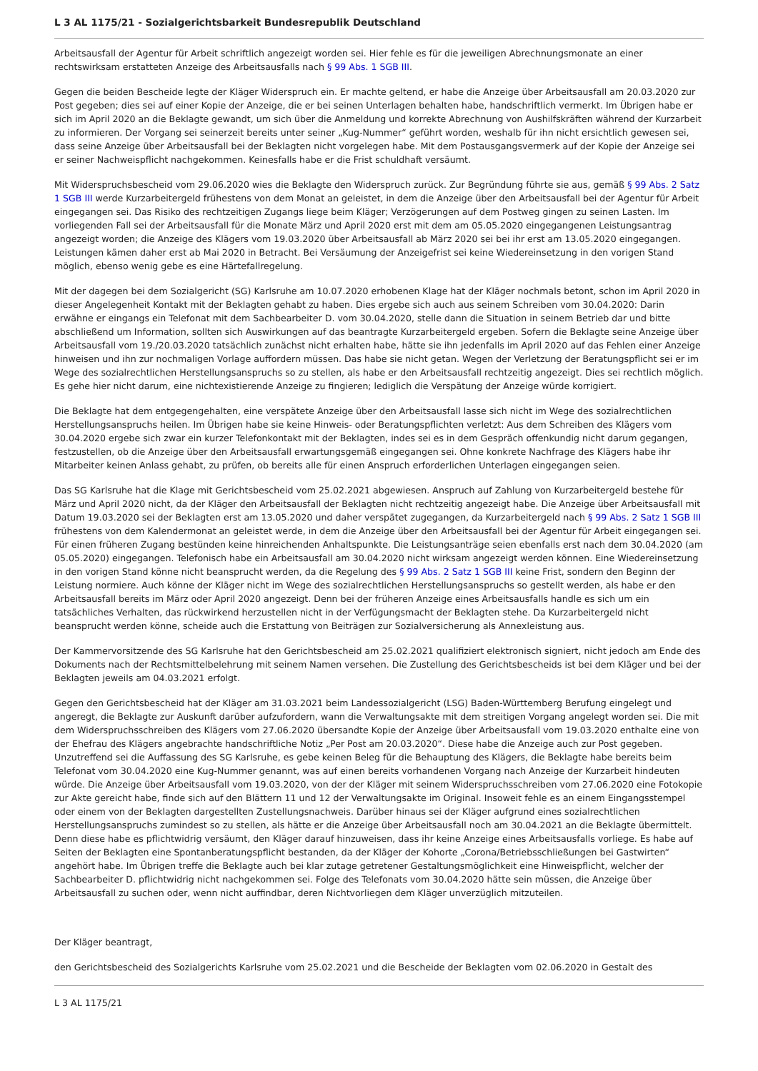L 3 AL 1175/21 - Sozialgerichtsbarkeit Bundesrepublik Deutschland
Arbeitsausfall der Agentur für Arbeit schriftlich angezeigt worden sei. Hier fehle es für die jeweiligen Abrechnungsmonate an einer rechtswirksam erstatteten Anzeige des Arbeitsausfalls nach § 99 Abs. 1 SGB III.
Gegen die beiden Bescheide legte der Kläger Widerspruch ein. Er machte geltend, er habe die Anzeige über Arbeitsausfall am 20.03.2020 zur Post gegeben; dies sei auf einer Kopie der Anzeige, die er bei seinen Unterlagen behalten habe, handschriftlich vermerkt. Im Übrigen habe er sich im April 2020 an die Beklagte gewandt, um sich über die Anmeldung und korrekte Abrechnung von Aushilfskräften während der Kurzarbeit zu informieren. Der Vorgang sei seinerzeit bereits unter seiner „Kug-Nummer“ geführt worden, weshalb für ihn nicht ersichtlich gewesen sei, dass seine Anzeige über Arbeitsausfall bei der Beklagten nicht vorgelegen habe. Mit dem Postausgangsvermerk auf der Kopie der Anzeige sei er seiner Nachweispflicht nachgekommen. Keinesfalls habe er die Frist schuldhaft versäumt.
Mit Widerspruchsbescheid vom 29.06.2020 wies die Beklagte den Widerspruch zurück. Zur Begründung führte sie aus, gemäß § 99 Abs. 2 Satz 1 SGB III werde Kurzarbeitergeld frühestens von dem Monat an geleistet, in dem die Anzeige über den Arbeitsausfall bei der Agentur für Arbeit eingegangen sei. Das Risiko des rechtzeitigen Zugangs liege beim Kläger; Verzögerungen auf dem Postweg gingen zu seinen Lasten. Im vorliegenden Fall sei der Arbeitsausfall für die Monate März und April 2020 erst mit dem am 05.05.2020 eingegangenen Leistungsantrag angezeigt worden; die Anzeige des Klägers vom 19.03.2020 über Arbeitsausfall ab März 2020 sei bei ihr erst am 13.05.2020 eingegangen. Leistungen kämen daher erst ab Mai 2020 in Betracht. Bei Versäumung der Anzeigefrist sei keine Wiedereinsetzung in den vorigen Stand möglich, ebenso wenig gebe es eine Härtefallregelung.
Mit der dagegen bei dem Sozialgericht (SG) Karlsruhe am 10.07.2020 erhobenen Klage hat der Kläger nochmals betont, schon im April 2020 in dieser Angelegenheit Kontakt mit der Beklagten gehabt zu haben. Dies ergebe sich auch aus seinem Schreiben vom 30.04.2020: Darin erwähne er eingangs ein Telefonat mit dem Sachbearbeiter D. vom 30.04.2020, stelle dann die Situation in seinem Betrieb dar und bitte abschließend um Information, sollten sich Auswirkungen auf das beantragte Kurzarbeitergeld ergeben. Sofern die Beklagte seine Anzeige über Arbeitsausfall vom 19./20.03.2020 tatsächlich zunächst nicht erhalten habe, hätte sie ihn jedenfalls im April 2020 auf das Fehlen einer Anzeige hinweisen und ihn zur nochmaligen Vorlage auffordern müssen. Das habe sie nicht getan. Wegen der Verletzung der Beratungspflicht sei er im Wege des sozialrechtlichen Herstellungsanspruchs so zu stellen, als habe er den Arbeitsausfall rechtzeitig angezeigt. Dies sei rechtlich möglich. Es gehe hier nicht darum, eine nichtexistierende Anzeige zu fingieren; lediglich die Verspätung der Anzeige würde korrigiert.
Die Beklagte hat dem entgegengehalten, eine verspätete Anzeige über den Arbeitsausfall lasse sich nicht im Wege des sozialrechtlichen Herstellungsanspruchs heilen. Im Übrigen habe sie keine Hinweis- oder Beratungspflichten verletzt: Aus dem Schreiben des Klägers vom 30.04.2020 ergebe sich zwar ein kurzer Telefonkontakt mit der Beklagten, indes sei es in dem Gespräch offenkundig nicht darum gegangen, festzustellen, ob die Anzeige über den Arbeitsausfall erwartungsgemäß eingegangen sei. Ohne konkrete Nachfrage des Klägers habe ihr Mitarbeiter keinen Anlass gehabt, zu prüfen, ob bereits alle für einen Anspruch erforderlichen Unterlagen eingegangen seien.
Das SG Karlsruhe hat die Klage mit Gerichtsbescheid vom 25.02.2021 abgewiesen. Anspruch auf Zahlung von Kurzarbeitergeld bestehe für März und April 2020 nicht, da der Kläger den Arbeitsausfall der Beklagten nicht rechtzeitig angezeigt habe. Die Anzeige über Arbeitsausfall mit Datum 19.03.2020 sei der Beklagten erst am 13.05.2020 und daher verspätet zugegangen, da Kurzarbeitergeld nach § 99 Abs. 2 Satz 1 SGB III frühestens von dem Kalendermonat an geleistet werde, in dem die Anzeige über den Arbeitsausfall bei der Agentur für Arbeit eingegangen sei. Für einen früheren Zugang bestünden keine hinreichenden Anhaltspunkte. Die Leistungsanträge seien ebenfalls erst nach dem 30.04.2020 (am 05.05.2020) eingegangen. Telefonisch habe ein Arbeitsausfall am 30.04.2020 nicht wirksam angezeigt werden können. Eine Wiedereinsetzung in den vorigen Stand könne nicht beansprucht werden, da die Regelung des § 99 Abs. 2 Satz 1 SGB III keine Frist, sondern den Beginn der Leistung normiere. Auch könne der Kläger nicht im Wege des sozialrechtlichen Herstellungsanspruchs so gestellt werden, als habe er den Arbeitsausfall bereits im März oder April 2020 angezeigt. Denn bei der früheren Anzeige eines Arbeitsausfalls handle es sich um ein tatsächliches Verhalten, das rückwirkend herzustellen nicht in der Verfügungsmacht der Beklagten stehe. Da Kurzarbeitergeld nicht beansprucht werden könne, scheide auch die Erstattung von Beiträgen zur Sozialversicherung als Annexleistung aus.
Der Kammervorsitzende des SG Karlsruhe hat den Gerichtsbescheid am 25.02.2021 qualifiziert elektronisch signiert, nicht jedoch am Ende des Dokuments nach der Rechtsmittelbelehrung mit seinem Namen versehen. Die Zustellung des Gerichtsbescheids ist bei dem Kläger und bei der Beklagten jeweils am 04.03.2021 erfolgt.
Gegen den Gerichtsbescheid hat der Kläger am 31.03.2021 beim Landessozialgericht (LSG) Baden-Württemberg Berufung eingelegt und angeregt, die Beklagte zur Auskunft darüber aufzufordern, wann die Verwaltungsakte mit dem streitigen Vorgang angelegt worden sei. Die mit dem Widerspruchsschreiben des Klägers vom 27.06.2020 übersandte Kopie der Anzeige über Arbeitsausfall vom 19.03.2020 enthalte eine von der Ehefrau des Klägers angebrachte handschriftliche Notiz „Per Post am 20.03.2020“. Diese habe die Anzeige auch zur Post gegeben. Unzutreffend sei die Auffassung des SG Karlsruhe, es gebe keinen Beleg für die Behauptung des Klägers, die Beklagte habe bereits beim Telefonat vom 30.04.2020 eine Kug-Nummer genannt, was auf einen bereits vorhandenen Vorgang nach Anzeige der Kurzarbeit hindeuten würde. Die Anzeige über Arbeitsausfall vom 19.03.2020, von der der Kläger mit seinem Widerspruchsschreiben vom 27.06.2020 eine Fotokopie zur Akte gereicht habe, finde sich auf den Blättern 11 und 12 der Verwaltungsakte im Original. Insoweit fehle es an einem Eingangsstempel oder einem von der Beklagten dargestellten Zustellungsnachweis. Darüber hinaus sei der Kläger aufgrund eines sozialrechtlichen Herstellungsanspruchs zumindest so zu stellen, als hätte er die Anzeige über Arbeitsausfall noch am 30.04.2021 an die Beklagte übermittelt. Denn diese habe es pflichtwidrig versäumt, den Kläger darauf hinzuweisen, dass ihr keine Anzeige eines Arbeitsausfalls vorliege. Es habe auf Seiten der Beklagten eine Spontanberatungspflicht bestanden, da der Kläger der Kohorte „Corona/Betriebsschließungen bei Gastwirten“ angehört habe. Im Übrigen treffe die Beklagte auch bei klar zutage getretener Gestaltungsmöglichkeit eine Hinweispflicht, welcher der Sachbearbeiter D. pflichtwidrig nicht nachgekommen sei. Folge des Telefonats vom 30.04.2020 hätte sein müssen, die Anzeige über Arbeitsausfall zu suchen oder, wenn nicht auffindbar, deren Nichtvorliegen dem Kläger unverzüglich mitzuteilen.
Der Kläger beantragt,
den Gerichtsbescheid des Sozialgerichts Karlsruhe vom 25.02.2021 und die Bescheide der Beklagten vom 02.06.2020 in Gestalt des
L 3 AL 1175/21